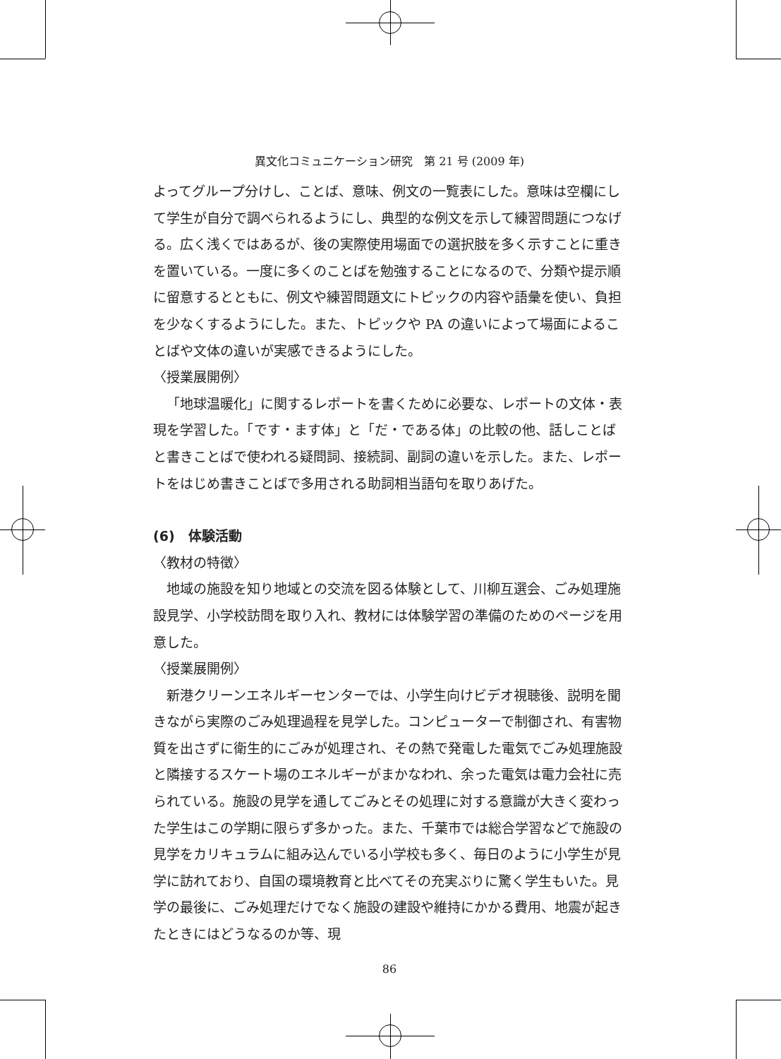異文化コミュニケーション研究　第 21 号 (2009 年)
よってグループ分けし、ことば、意味、例文の一覧表にした。意味は空欄にして学生が自分で調べられるようにし、典型的な例文を示して練習問題につなげる。広く浅くではあるが、後の実際使用場面での選択肢を多く示すことに重きを置いている。一度に多くのことばを勉強することになるので、分類や提示順に留意するとともに、例文や練習問題文にトピックの内容や語彙を使い、負担を少なくするようにした。また、トピックや PA の違いによって場面によることばや文体の違いが実感できるようにした。
〈授業展開例〉
「地球温暖化」に関するレポートを書くために必要な、レポートの文体・表現を学習した。「です・ます体」と「だ・である体」の比較の他、話しことばと書きことばで使われる疑問詞、接続詞、副詞の違いを示した。また、レポートをはじめ書きことばで多用される助詞相当語句を取りあげた。
(6)　体験活動
〈教材の特徴〉
地域の施設を知り地域との交流を図る体験として、川柳互選会、ごみ処理施設見学、小学校訪問を取り入れ、教材には体験学習の準備のためのページを用意した。
〈授業展開例〉
新港クリーンエネルギーセンターでは、小学生向けビデオ視聴後、説明を聞きながら実際のごみ処理過程を見学した。コンピューターで制御され、有害物質を出さずに衛生的にごみが処理され、その熱で発電した電気でごみ処理施設と隣接するスケート場のエネルギーがまかなわれ、余った電気は電力会社に売られている。施設の見学を通してごみとその処理に対する意識が大きく変わった学生はこの学期に限らず多かった。また、千葉市では総合学習などで施設の見学をカリキュラムに組み込んでいる小学校も多く、毎日のように小学生が見学に訪れており、自国の環境教育と比べてその充実ぶりに驚く学生もいた。見学の最後に、ごみ処理だけでなく施設の建設や維持にかかる費用、地震が起きたときにはどうなるのか等、現
86